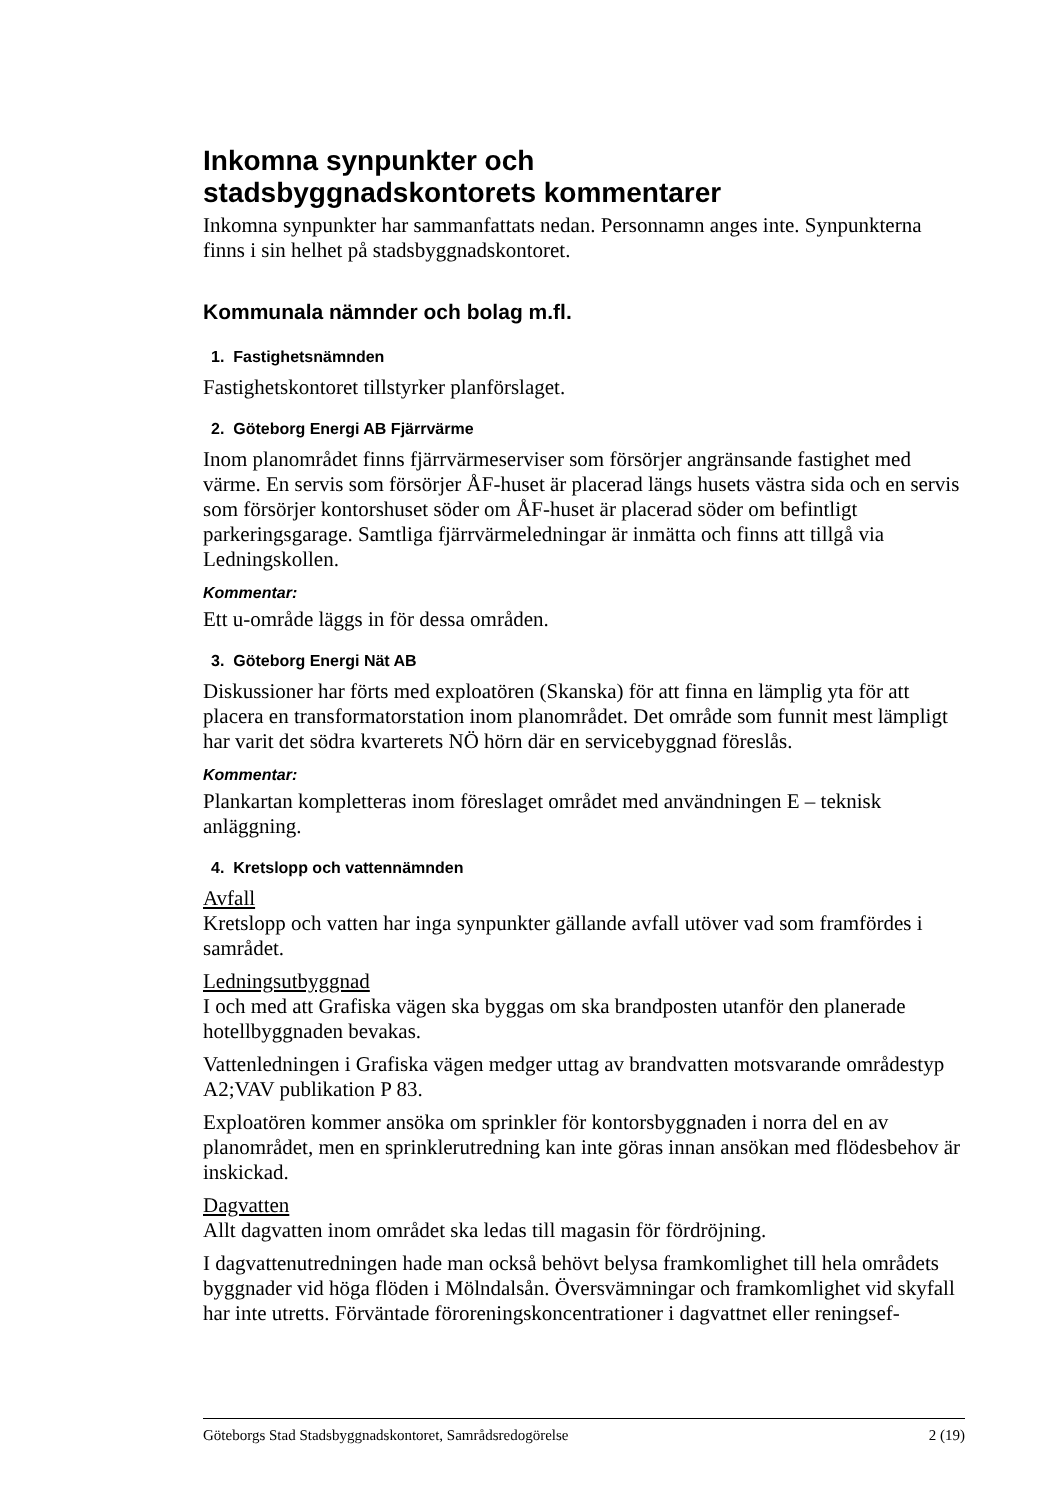Inkomna synpunkter och
stadsbyggnadskontorets kommentarer
Inkomna synpunkter har sammanfattats nedan. Personnamn anges inte. Synpunkterna finns i sin helhet på stadsbyggnadskontoret.
Kommunala nämnder och bolag m.fl.
1. Fastighetsnämnden
Fastighetskontoret tillstyrker planförslaget.
2. Göteborg Energi AB Fjärrvärme
Inom planområdet finns fjärrvärmeserviser som försörjer angränsande fastighet med värme. En servis som försörjer ÅF-huset är placerad längs husets västra sida och en servis som försörjer kontorshuset söder om ÅF-huset är placerad söder om befintligt parkeringsgarage. Samtliga fjärrvärmeledningar är inmätta och finns att tillgå via Ledningskollen.
Kommentar:
Ett u-område läggs in för dessa områden.
3. Göteborg Energi Nät AB
Diskussioner har förts med exploatören (Skanska) för att finna en lämplig yta för att placera en transformatorstation inom planområdet. Det område som funnit mest lämpligt har varit det södra kvarterets NÖ hörn där en servicebyggnad föreslås.
Kommentar:
Plankartan kompletteras inom föreslaget området med användningen E – teknisk anläggning.
4. Kretslopp och vattennämnden
Avfall
Kretslopp och vatten har inga synpunkter gällande avfall utöver vad som framfördes i samrådet.
Ledningsutbyggnad
I och med att Grafiska vägen ska byggas om ska brandposten utanför den planerade hotellbyggnaden bevakas.
Vattenledningen i Grafiska vägen medger uttag av brandvatten motsvarande områdestyp A2;VAV publikation P 83.
Exploatören kommer ansöka om sprinkler för kontorsbyggnaden i norra del en av planområdet, men en sprinklerutredning kan inte göras innan ansökan med flödesbehov är inskickad.
Dagvatten
Allt dagvatten inom området ska ledas till magasin för fördröjning.
I dagvattenutredningen hade man också behövt belysa framkomlighet till hela områdets byggnader vid höga flöden i Mölndalsån. Översvämningar och framkomlighet vid skyfall har inte utretts. Förväntade föroreningskoncentrationer i dagvattnet eller reningsef-
Göteborgs Stad Stadsbyggnadskontoret, Samrådsredogörelse 2 (19)